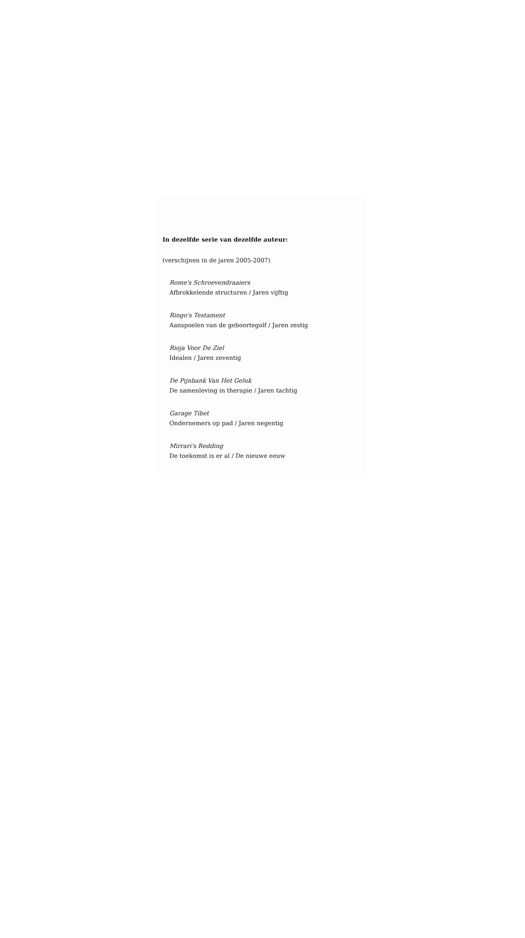In dezelfde serie van dezelfde auteur:
(verschijnen in de jaren 2005-2007)
Rome's Schroevendraaiers
Afbrokkelende structuren / Jaren vijftig
Ringo's Testament
Aanspoelen van de geboortegolf / Jaren zestig
Rioja Voor De Ziel
Idealen / Jaren zeventig
De Pijnbank Van Het Geluk
De samenleving in therapie / Jaren tachtig
Garage Tibet
Ondernemers op pad / Jaren negentig
Mirrari's Redding
De toekomst is er al / De nieuwe eeuw